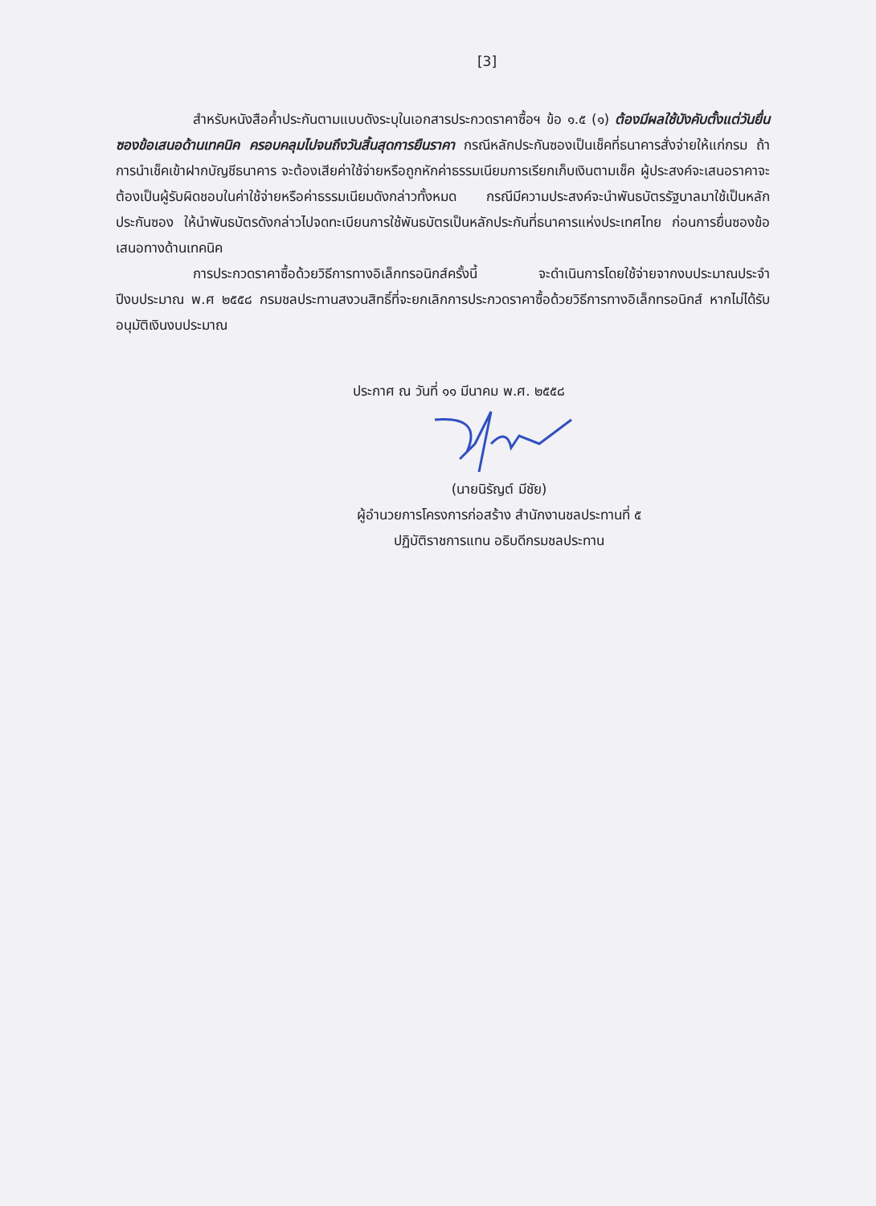[3]
สำหรับหนังสือค้ำประกันตามแบบดังระบุในเอกสารประกวดราคาซื้อฯ ข้อ ๑.๕ (๑) ต้องมีผลใช้บังคับตั้งแต่วันยื่นซองข้อเสนอด้านเทคนิค ครอบคลุมไปจนถึงวันสิ้นสุดการยืนราคา กรณีหลักประกันซองเป็นเช็คที่ธนาคารสั่งจ่ายให้แก่กรม ถ้าการนำเช็คเข้าฝากบัญชีธนาคาร จะต้องเสียค่าใช้จ่ายหรือถูกหักค่าธรรมเนียมการเรียกเก็บเงินตามเช็ค ผู้ประสงค์จะเสนอราคาจะต้องเป็นผู้รับผิดชอบในค่าใช้จ่ายหรือค่าธรรมเนียมดังกล่าวทั้งหมด กรณีมีความประสงค์จะนำพันธบัตรรัฐบาลมาใช้เป็นหลักประกันซอง ให้นำพันธบัตรดังกล่าวไปจดทะเบียนการใช้พันธบัตรเป็นหลักประกันที่ธนาคารแห่งประเทศไทย ก่อนการยื่นซองข้อเสนอทางด้านเทคนิค
การประกวดราคาซื้อด้วยวิธีการทางอิเล็กทรอนิกส์ครั้งนี้ จะดำเนินการโดยใช้จ่ายจากงบประมาณประจำปีงบประมาณ พ.ศ ๒๕๕๘ กรมชลประทานสงวนสิทธิ์ที่จะยกเลิกการประกวดราคาซื้อด้วยวิธีการทางอิเล็กทรอนิกส์ หากไม่ได้รับอนุมัติเงินงบประมาณ
ประกาศ ณ วันที่ ๑๑ มีนาคม พ.ศ. ๒๕๕๘
(นายนิรัญต์ มีชัย)
ผู้อำนวยการโครงการก่อสร้าง สำนักงานชลประทานที่ ๕
ปฏิบัติราชการแทน อธิบดีกรมชลประทาน